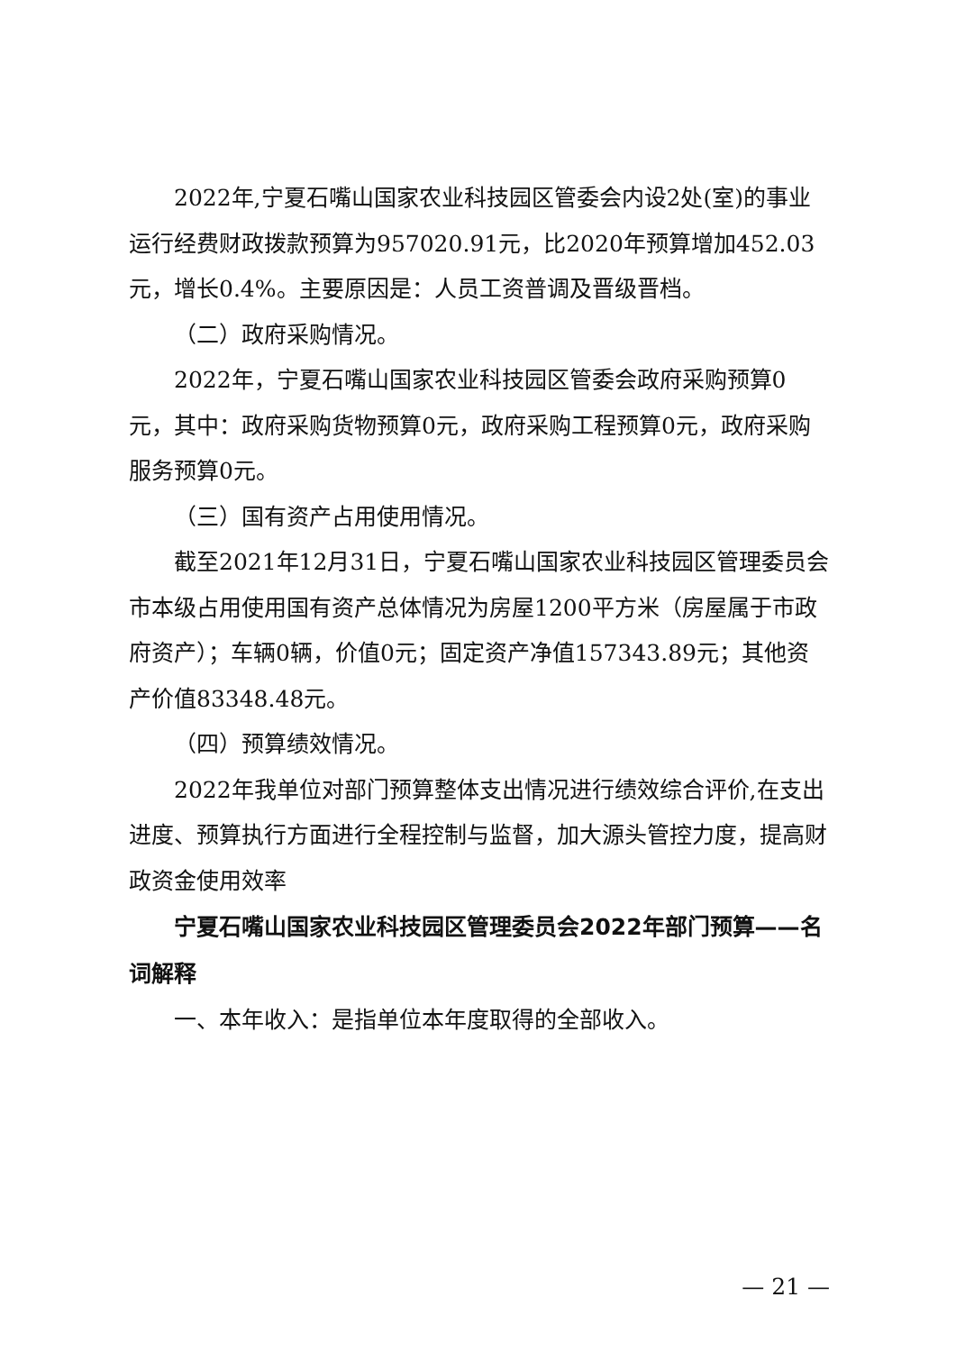2022年,宁夏石嘴山国家农业科技园区管委会内设2处(室)的事业运行经费财政拨款预算为957020.91元，比2020年预算增加452.03元，增长0.4%。主要原因是：人员工资普调及晋级晋档。
（二）政府采购情况。
2022年，宁夏石嘴山国家农业科技园区管委会政府采购预算0元，其中：政府采购货物预算0元，政府采购工程预算0元，政府采购服务预算0元。
（三）国有资产占用使用情况。
截至2021年12月31日，宁夏石嘴山国家农业科技园区管理委员会市本级占用使用国有资产总体情况为房屋1200平方米（房屋属于市政府资产）；车辆0辆，价值0元；固定资产净值157343.89元；其他资产价值83348.48元。
（四）预算绩效情况。
2022年我单位对部门预算整体支出情况进行绩效综合评价,在支出进度、预算执行方面进行全程控制与监督，加大源头管控力度，提高财政资金使用效率
宁夏石嘴山国家农业科技园区管理委员会2022年部门预算——名词解释
一、本年收入：是指单位本年度取得的全部收入。
— 21 —